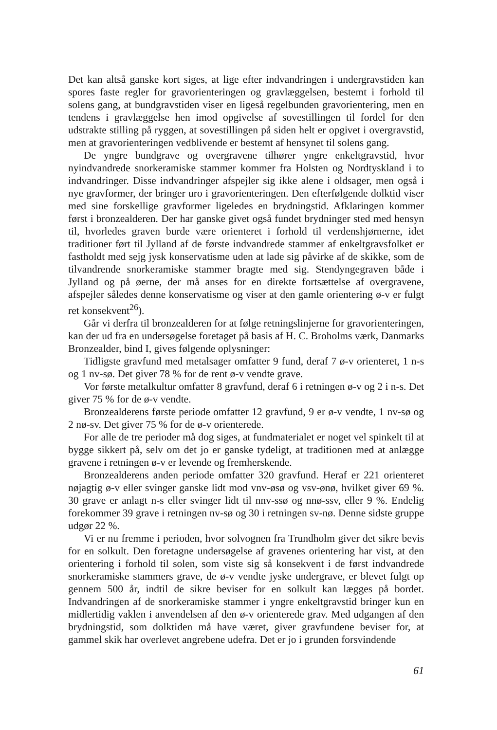Det kan altså ganske kort siges, at lige efter indvandringen i undergravstiden kan spores faste regler for gravorienteringen og gravlæggelsen, bestemt i forhold til solens gang, at bundgravstiden viser en ligeså regelbunden gravorientering, men en tendens i gravlæggelse hen imod opgivelse af sovestillingen til fordel for den udstrakte stilling på ryggen, at sovestillingen på siden helt er opgivet i overgravstid, men at gravorienteringen vedblivende er bestemt af hensynet til solens gang.
De yngre bundgrave og overgravene tilhører yngre enkeltgravstid, hvor nyindvandrede snorkeramiske stammer kommer fra Holsten og Nordtyskland i to indvandringer. Disse indvandringer afspejler sig ikke alene i oldsager, men også i nye gravformer, der bringer uro i gravorienteringen. Den efterfølgende dolktid viser med sine forskellige gravformer ligeledes en brydningstid. Afklaringen kommer først i bronzealderen. Der har ganske givet også fundet brydninger sted med hensyn til, hvorledes graven burde være orienteret i forhold til verdenshjørnerne, idet traditioner ført til Jylland af de første indvandrede stammer af enkeltgravsfolket er fastholdt med sejg jysk konservatisme uden at lade sig påvirke af de skikke, som de tilvandrende snorkeramiske stammer bragte med sig. Stendyngegraven både i Jylland og på øerne, der må anses for en direkte fortsættelse af overgravene, afspejler således denne konservatisme og viser at den gamle orientering ø-v er fulgt ret konsekvent<sup>26</sup>).
Går vi derfra til bronzealderen for at følge retningslinjerne for gravorienteringen, kan der ud fra en undersøgelse foretaget på basis af H. C. Broholms værk, Danmarks Bronzealder, bind I, gives følgende oplysninger:
Tidligste gravfund med metalsager omfatter 9 fund, deraf 7 ø-v orienteret, 1 n-s og 1 nv-sø. Det giver 78 % for de rent ø-v vendte grave.
Vor første metalkultur omfatter 8 gravfund, deraf 6 i retningen ø-v og 2 i n-s. Det giver 75 % for de ø-v vendte.
Bronzealderens første periode omfatter 12 gravfund, 9 er ø-v vendte, 1 nv-sø og 2 nø-sv. Det giver 75 % for de ø-v orienterede.
For alle de tre perioder må dog siges, at fundmaterialet er noget vel spinkelt til at bygge sikkert på, selv om det jo er ganske tydeligt, at traditionen med at anlægge gravene i retningen ø-v er levende og fremherskende.
Bronzealderens anden periode omfatter 320 gravfund. Heraf er 221 orienteret nøjagtig ø-v eller svinger ganske lidt mod vnv-øsø og vsv-ønø, hvilket giver 69 %. 30 grave er anlagt n-s eller svinger lidt til nnv-ssø og nnø-ssv, eller 9 %. Endelig forekommer 39 grave i retningen nv-sø og 30 i retningen sv-nø. Denne sidste gruppe udgør 22 %.
Vi er nu fremme i perioden, hvor solvognen fra Trundholm giver det sikre bevis for en solkult. Den foretagne undersøgelse af gravenes orientering har vist, at den orientering i forhold til solen, som viste sig så konsekvent i de først indvandrede snorkeramiske stammers grave, de ø-v vendte jyske undergrave, er blevet fulgt op gennem 500 år, indtil de sikre beviser for en solkult kan lægges på bordet. Indvandringen af de snorkeramiske stammer i yngre enkeltgravstid bringer kun en midlertidig vaklen i anvendelsen af den ø-v orienterede grav. Med udgangen af den brydningstid, som dolktiden må have været, giver gravfundene beviser for, at gammel skik har overlevet angrebene udefra. Det er jo i grunden forsvindende
61